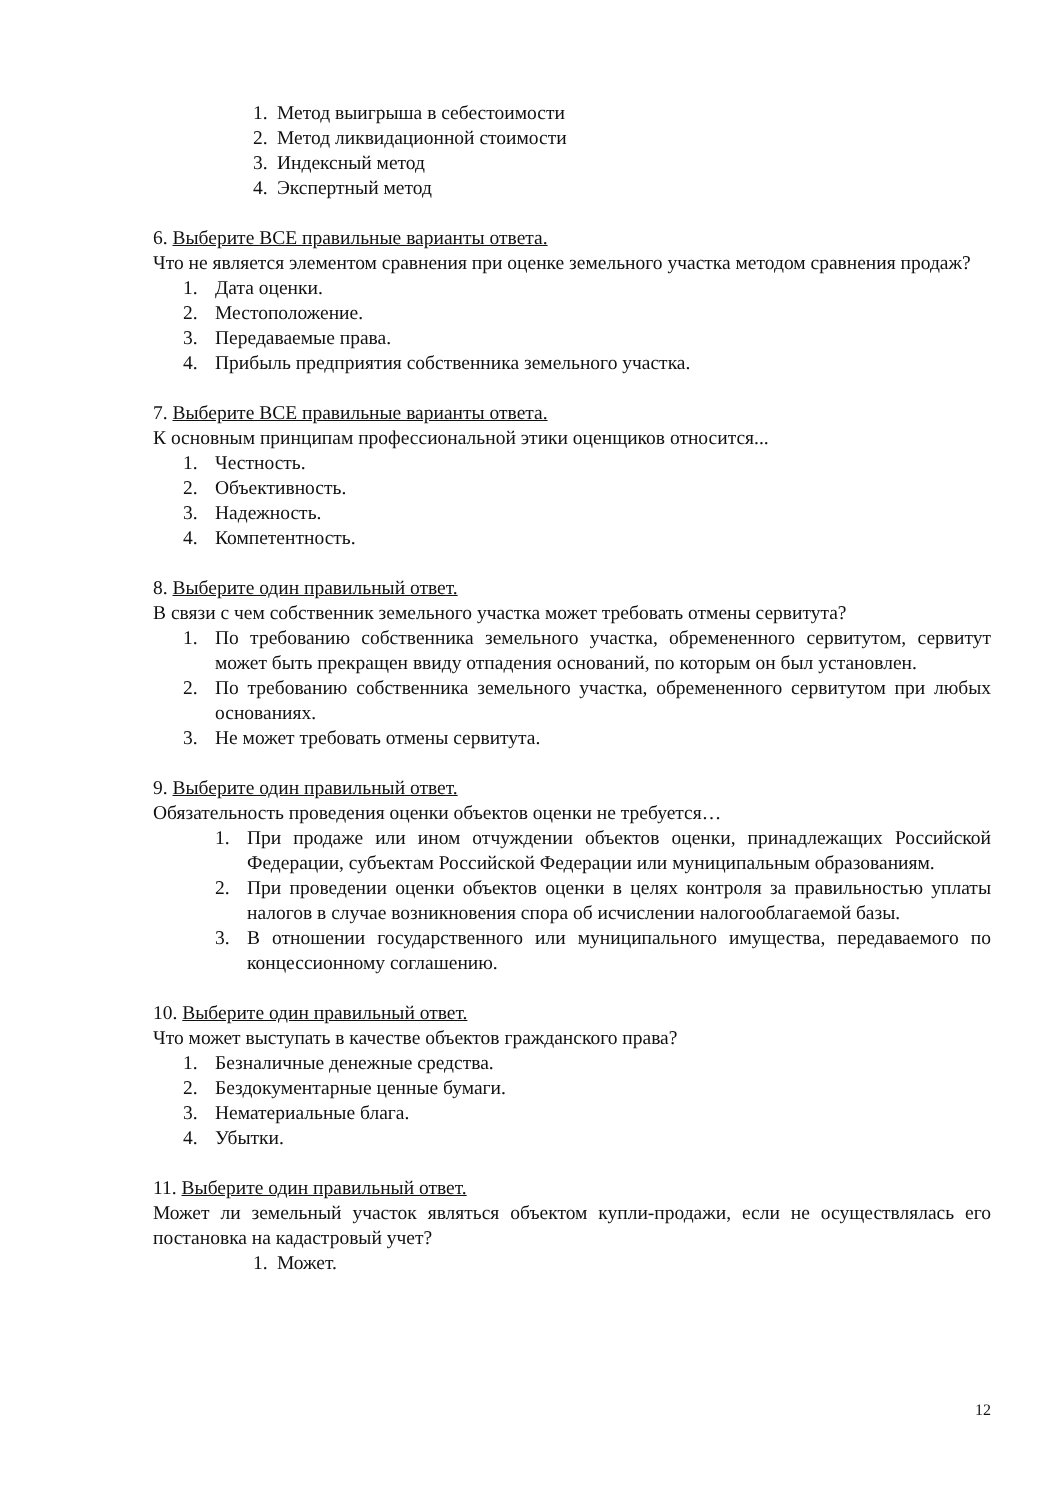1. Метод выигрыша в себестоимости
2. Метод ликвидационной стоимости
3. Индексный метод
4. Экспертный метод
6. Выберите ВСЕ правильные варианты ответа.
Что не является элементом сравнения при оценке земельного участка методом сравнения продаж?
1. Дата оценки.
2. Местоположение.
3. Передаваемые права.
4. Прибыль предприятия собственника земельного участка.
7. Выберите ВСЕ правильные варианты ответа.
К основным принципам профессиональной этики оценщиков относится...
1. Честность.
2. Объективность.
3. Надежность.
4. Компетентность.
8. Выберите один правильный ответ.
В связи с чем собственник земельного участка может требовать отмены сервитута?
1. По требованию собственника земельного участка, обремененного сервитутом, сервитут может быть прекращен ввиду отпадения оснований, по которым он был установлен.
2. По требованию собственника земельного участка, обремененного сервитутом при любых основаниях.
3. Не может требовать отмены сервитута.
9. Выберите один правильный ответ.
Обязательность проведения оценки объектов оценки не требуется…
1. При продаже или ином отчуждении объектов оценки, принадлежащих Российской Федерации, субъектам Российской Федерации или муниципальным образованиям.
2. При проведении оценки объектов оценки в целях контроля за правильностью уплаты налогов в случае возникновения спора об исчислении налогооблагаемой базы.
3. В отношении государственного или муниципального имущества, передаваемого по концессионному соглашению.
10. Выберите один правильный ответ.
Что может выступать в качестве объектов гражданского права?
1. Безналичные денежные средства.
2. Бездокументарные ценные бумаги.
3. Нематериальные блага.
4. Убытки.
11. Выберите один правильный ответ.
Может ли земельный участок являться объектом купли-продажи, если не осуществлялась его постановка на кадастровый учет?
1. Может.
12